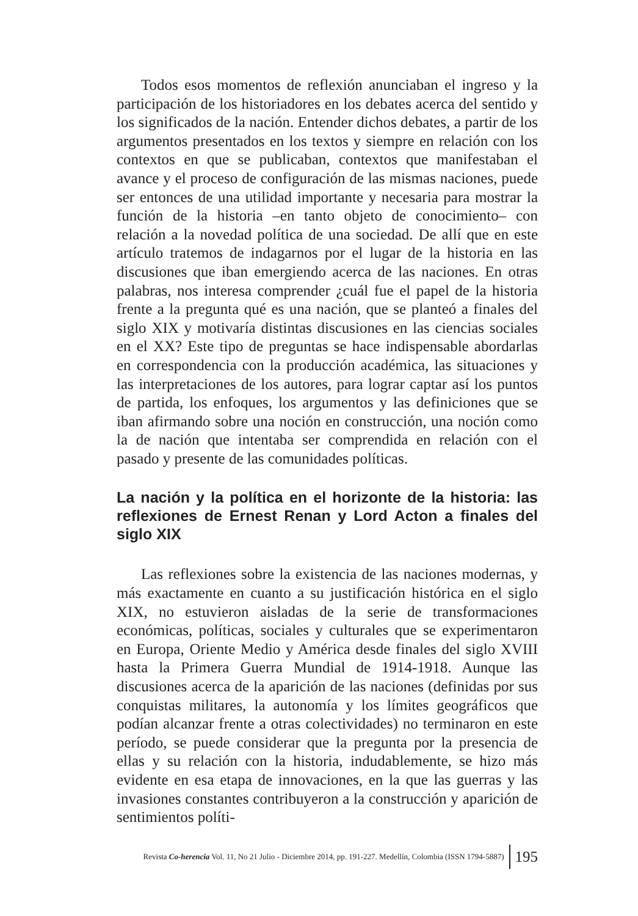Todos esos momentos de reflexión anunciaban el ingreso y la participación de los historiadores en los debates acerca del sentido y los significados de la nación. Entender dichos debates, a partir de los argumentos presentados en los textos y siempre en relación con los contextos en que se publicaban, contextos que manifestaban el avance y el proceso de configuración de las mismas naciones, puede ser entonces de una utilidad importante y necesaria para mostrar la función de la historia –en tanto objeto de conocimiento– con relación a la novedad política de una sociedad. De allí que en este artículo tratemos de indagarnos por el lugar de la historia en las discusiones que iban emergiendo acerca de las naciones. En otras palabras, nos interesa comprender ¿cuál fue el papel de la historia frente a la pregunta qué es una nación, que se planteó a finales del siglo XIX y motivaría distintas discusiones en las ciencias sociales en el XX? Este tipo de preguntas se hace indispensable abordarlas en correspondencia con la producción académica, las situaciones y las interpretaciones de los autores, para lograr captar así los puntos de partida, los enfoques, los argumentos y las definiciones que se iban afirmando sobre una noción en construcción, una noción como la de nación que intentaba ser comprendida en relación con el pasado y presente de las comunidades políticas.
La nación y la política en el horizonte de la historia: las reflexiones de Ernest Renan y Lord Acton a finales del siglo XIX
Las reflexiones sobre la existencia de las naciones modernas, y más exactamente en cuanto a su justificación histórica en el siglo XIX, no estuvieron aisladas de la serie de transformaciones económicas, políticas, sociales y culturales que se experimentaron en Europa, Oriente Medio y América desde finales del siglo XVIII hasta la Primera Guerra Mundial de 1914-1918. Aunque las discusiones acerca de la aparición de las naciones (definidas por sus conquistas militares, la autonomía y los límites geográficos que podían alcanzar frente a otras colectividades) no terminaron en este período, se puede considerar que la pregunta por la presencia de ellas y su relación con la historia, indudablemente, se hizo más evidente en esa etapa de innovaciones, en la que las guerras y las invasiones constantes contribuyeron a la construcción y aparición de sentimientos políti-
Revista Co-herencia Vol. 11, No 21 Julio - Diciembre 2014, pp. 191-227. Medellín, Colombia (ISSN 1794-5887) 195